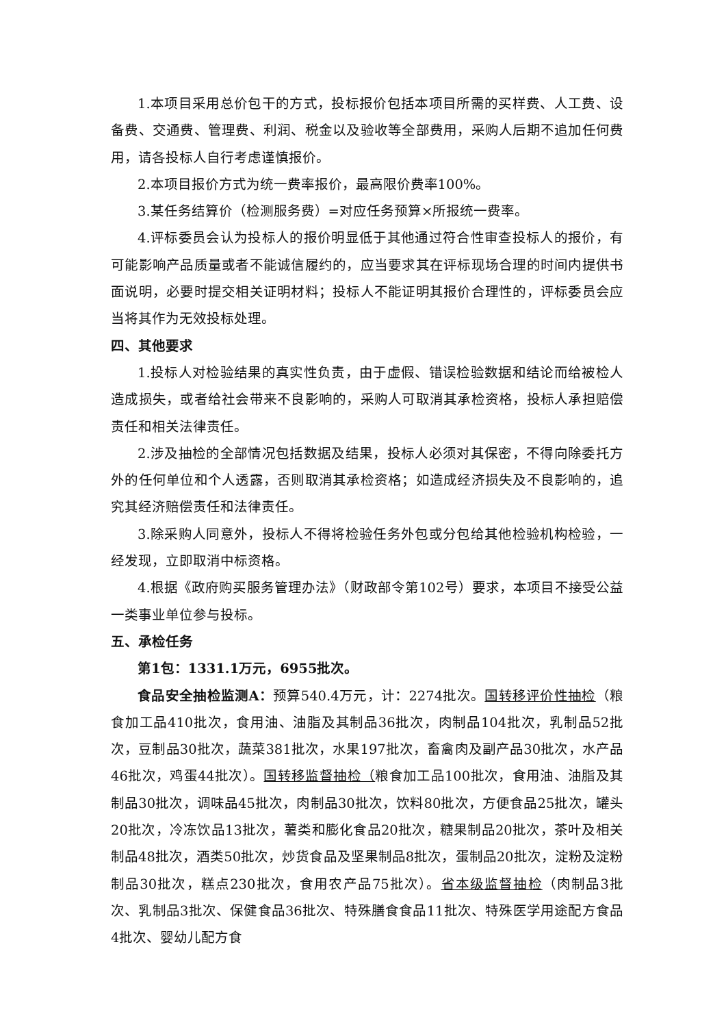1.本项目采用总价包干的方式，投标报价包括本项目所需的买样费、人工费、设备费、交通费、管理费、利润、税金以及验收等全部费用，采购人后期不追加任何费用，请各投标人自行考虑谨慎报价。
2.本项目报价方式为统一费率报价，最高限价费率100%。
3.某任务结算价（检测服务费）=对应任务预算×所报统一费率。
4.评标委员会认为投标人的报价明显低于其他通过符合性审查投标人的报价，有可能影响产品质量或者不能诚信履约的，应当要求其在评标现场合理的时间内提供书面说明，必要时提交相关证明材料；投标人不能证明其报价合理性的，评标委员会应当将其作为无效投标处理。
四、其他要求
1.投标人对检验结果的真实性负责，由于虚假、错误检验数据和结论而给被检人造成损失，或者给社会带来不良影响的，采购人可取消其承检资格，投标人承担赔偿责任和相关法律责任。
2.涉及抽检的全部情况包括数据及结果，投标人必须对其保密，不得向除委托方外的任何单位和个人透露，否则取消其承检资格；如造成经济损失及不良影响的，追究其经济赔偿责任和法律责任。
3.除采购人同意外，投标人不得将检验任务外包或分包给其他检验机构检验，一经发现，立即取消中标资格。
4.根据《政府购买服务管理办法》（财政部令第102号）要求，本项目不接受公益一类事业单位参与投标。
五、承检任务
第1包：1331.1万元，6955批次。
食品安全抽检监测A：预算540.4万元，计：2274批次。国转移评价性抽检（粮食加工品410批次，食用油、油脂及其制品36批次，肉制品104批次，乳制品52批次，豆制品30批次，蔬菜381批次，水果197批次，畜禽肉及副产品30批次，水产品46批次，鸡蛋44批次）。国转移监督抽检（粮食加工品100批次，食用油、油脂及其制品30批次，调味品45批次，肉制品30批次，饮料80批次，方便食品25批次，罐头20批次，冷冻饮品13批次，薯类和膨化食品20批次，糖果制品20批次，茶叶及相关制品48批次，酒类50批次，炒货食品及坚果制品8批次，蛋制品20批次，淀粉及淀粉制品30批次，糕点230批次，食用农产品75批次）。省本级监督抽检（肉制品3批次、乳制品3批次、保健食品36批次、特殊膳食食品11批次、特殊医学用途配方食品4批次、婴幼儿配方食